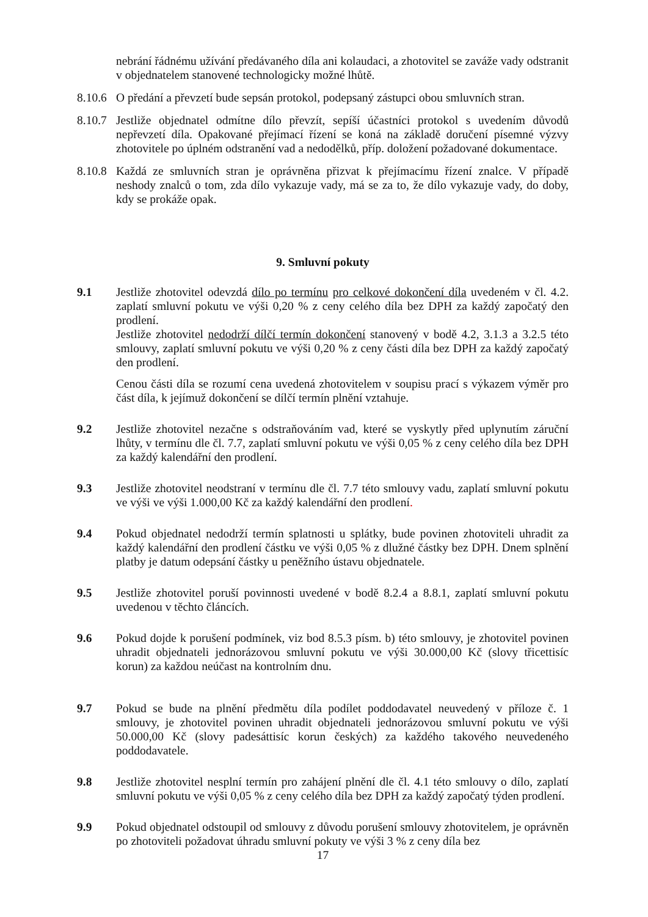nebrání řádnému užívání předávaného díla ani kolaudaci, a zhotovitel se zaváže vady odstranit v objednatelem stanovené technologicky možné lhůtě.
8.10.6
O předání a převzetí bude sepsán protokol, podepsaný zástupci obou smluvních stran.
8.10.7
Jestliže objednatel odmítne dílo převzít, sepíší účastníci protokol s uvedením důvodů nepřevzetí díla. Opakované přejímací řízení se koná na základě doručení písemné výzvy zhotovitele po úplném odstranění vad a nedodělků, příp. doložení požadované dokumentace.
8.10.8
Každá ze smluvních stran je oprávněna přizvat k přejímacímu řízení znalce. V případě neshody znalců o tom, zda dílo vykazuje vady, má se za to, že dílo vykazuje vady, do doby, kdy se prokáže opak.
9. Smluvní pokuty
9.1 Jestliže zhotovitel odevzdá dílo po termínu pro celkové dokončení díla uvedeném v čl. 4.2. zaplatí smluvní pokutu ve výši 0,20 % z ceny celého díla bez DPH za každý započatý den prodlení.
Jestliže zhotovitel nedodrží dílčí termín dokončení stanovený v bodě 4.2, 3.1.3 a 3.2.5 této smlouvy, zaplatí smluvní pokutu ve výši 0,20 % z ceny části díla bez DPH za každý započatý den prodlení.
Cenou části díla se rozumí cena uvedená zhotovitelem v soupisu prací s výkazem výměr pro část díla, k jejímuž dokončení se dílčí termín plnění vztahuje.
9.2 Jestliže zhotovitel nezačne s odstraňováním vad, které se vyskytly před uplynutím záruční lhůty, v termínu dle čl. 7.7, zaplatí smluvní pokutu ve výši 0,05 % z ceny celého díla bez DPH za každý kalendářní den prodlení.
9.3 Jestliže zhotovitel neodstraní v termínu dle čl. 7.7 této smlouvy vadu, zaplatí smluvní pokutu ve výši ve výši 1.000,00 Kč za každý kalendářní den prodlení.
9.4 Pokud objednatel nedodrží termín splatnosti u splátky, bude povinen zhotoviteli uhradit za každý kalendářní den prodlení částku ve výši 0,05 % z dlužné částky bez DPH. Dnem splnění platby je datum odepsání částky u peněžního ústavu objednatele.
9.5 Jestliže zhotovitel poruší povinnosti uvedené v bodě 8.2.4 a 8.8.1, zaplatí smluvní pokutu uvedenou v těchto článcích.
9.6 Pokud dojde k porušení podmínek, viz bod 8.5.3 písm. b) této smlouvy, je zhotovitel povinen uhradit objednateli jednorázovou smluvní pokutu ve výši 30.000,00 Kč (slovy třicettisíc korun) za každou neúčast na kontrolním dnu.
9.7 Pokud se bude na plnění předmětu díla podílet poddodavatel neuvedený v příloze č. 1 smlouvy, je zhotovitel povinen uhradit objednateli jednorázovou smluvní pokutu ve výši 50.000,00 Kč (slovy padesáttisíc korun českých) za každého takového neuvedeného poddodavatele.
9.8 Jestliže zhotovitel nesplní termín pro zahájení plnění dle čl. 4.1 této smlouvy o dílo, zaplatí smluvní pokutu ve výši 0,05 % z ceny celého díla bez DPH za každý započatý týden prodlení.
9.9 Pokud objednatel odstoupil od smlouvy z důvodu porušení smlouvy zhotovitelem, je oprávněn po zhotoviteli požadovat úhradu smluvní pokuty ve výši 3 % z ceny díla bez
17